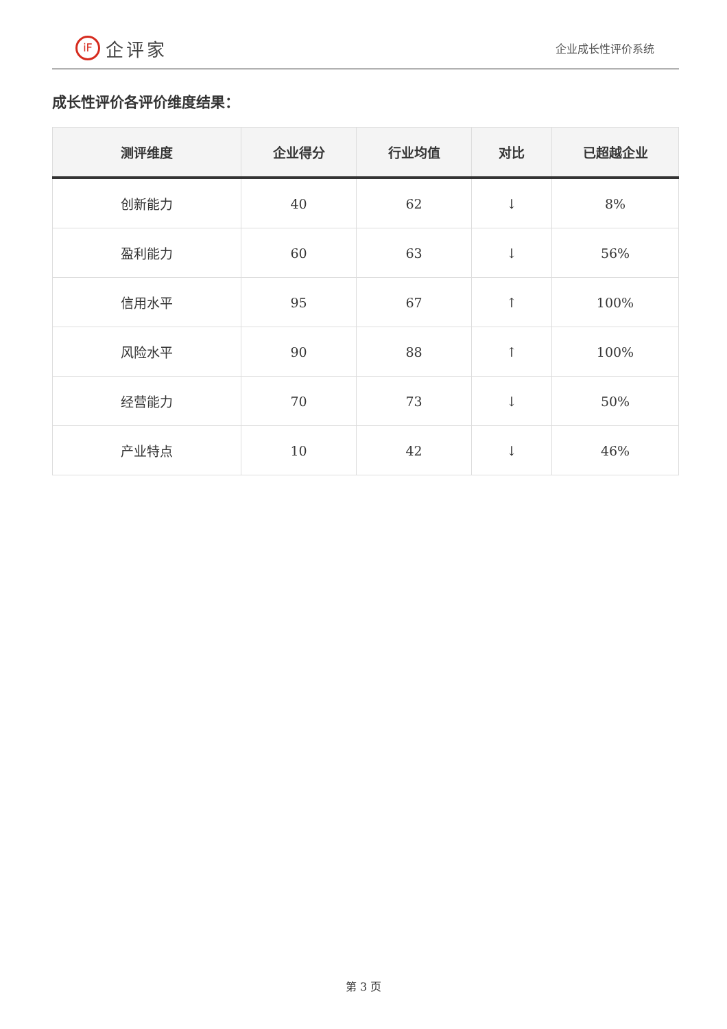iF 企评家
企业成长性评价系统
成长性评价各评价维度结果：
| 测评维度 | 企业得分 | 行业均值 | 对比 | 已超越企业 |
| --- | --- | --- | --- | --- |
| 创新能力 | 40 | 62 | ↓ | 8% |
| 盈利能力 | 60 | 63 | ↓ | 56% |
| 信用水平 | 95 | 67 | ↑ | 100% |
| 风险水平 | 90 | 88 | ↑ | 100% |
| 经营能力 | 70 | 73 | ↓ | 50% |
| 产业特点 | 10 | 42 | ↓ | 46% |
第 3 页